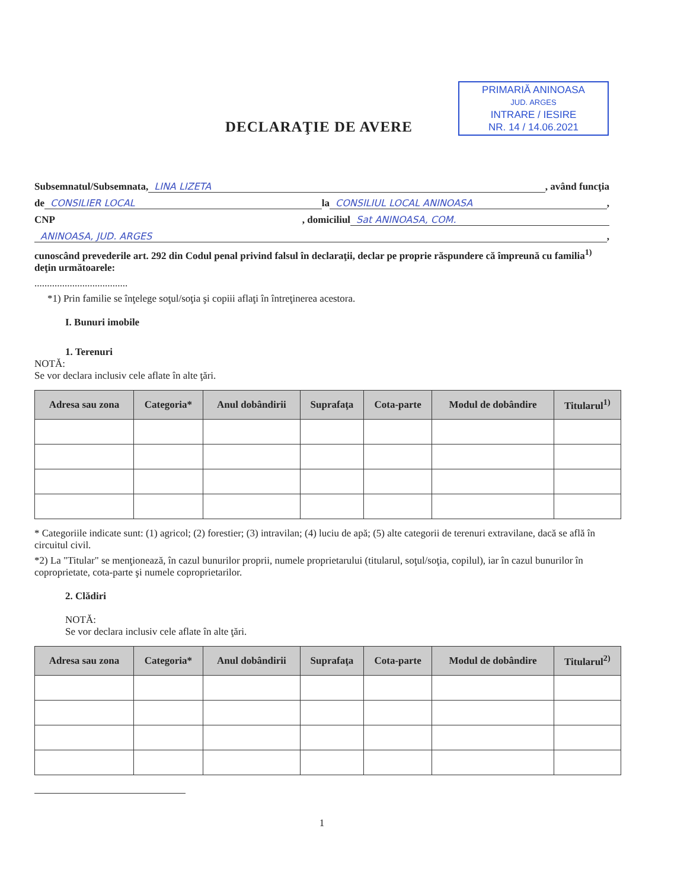PRIMARIĂ ANINOASA
JUD. ARGES
INTRARE / IESIRE
NR. 14 / 14.06.2021
DECLARAŢIE DE AVERE
Subsemnatul/Subsemnata, LINA LIZETA , având funcţia
de CONSILIER LOCAL la CONSILIUL LOCAL ANINOASA ,
CNP , domiciliul Sat ANINOASA, COM.
ANINOASA, JUD. ARGES ,
cunoscând prevederile art. 292 din Codul penal privind falsul în declaraţii, declar pe proprie răspundere că împreună cu familia<sup>1)</sup> deţin următoarele:
.....................................
*1) Prin familie se înţelege soţul/soţia şi copiii aflaţi în întreţinerea acestora.
I. Bunuri imobile
1. Terenuri
NOTĂ:
Se vor declara inclusiv cele aflate în alte ţări.
| Adresa sau zona | Categoria* | Anul dobândirii | Suprafaţa | Cota-parte | Modul de dobândire | Titularul<sup>1)</sup> |
| --- | --- | --- | --- | --- | --- | --- |
* Categoriile indicate sunt: (1) agricol; (2) forestier; (3) intravilan; (4) luciu de apă; (5) alte categorii de terenuri extravilane, dacă se află în circuitul civil.
*2) La "Titular" se menţionează, în cazul bunurilor proprii, numele proprietarului (titularul, soţul/soţia, copilul), iar în cazul bunurilor în coproprietate, cota-parte şi numele coproprietarilor.
2. Clădiri
NOTĂ:
Se vor declara inclusiv cele aflate în alte ţări.
| Adresa sau zona | Categoria* | Anul dobândirii | Suprafaţa | Cota-parte | Modul de dobândire | Titularul<sup>2)</sup> |
| --- | --- | --- | --- | --- | --- | --- |
1